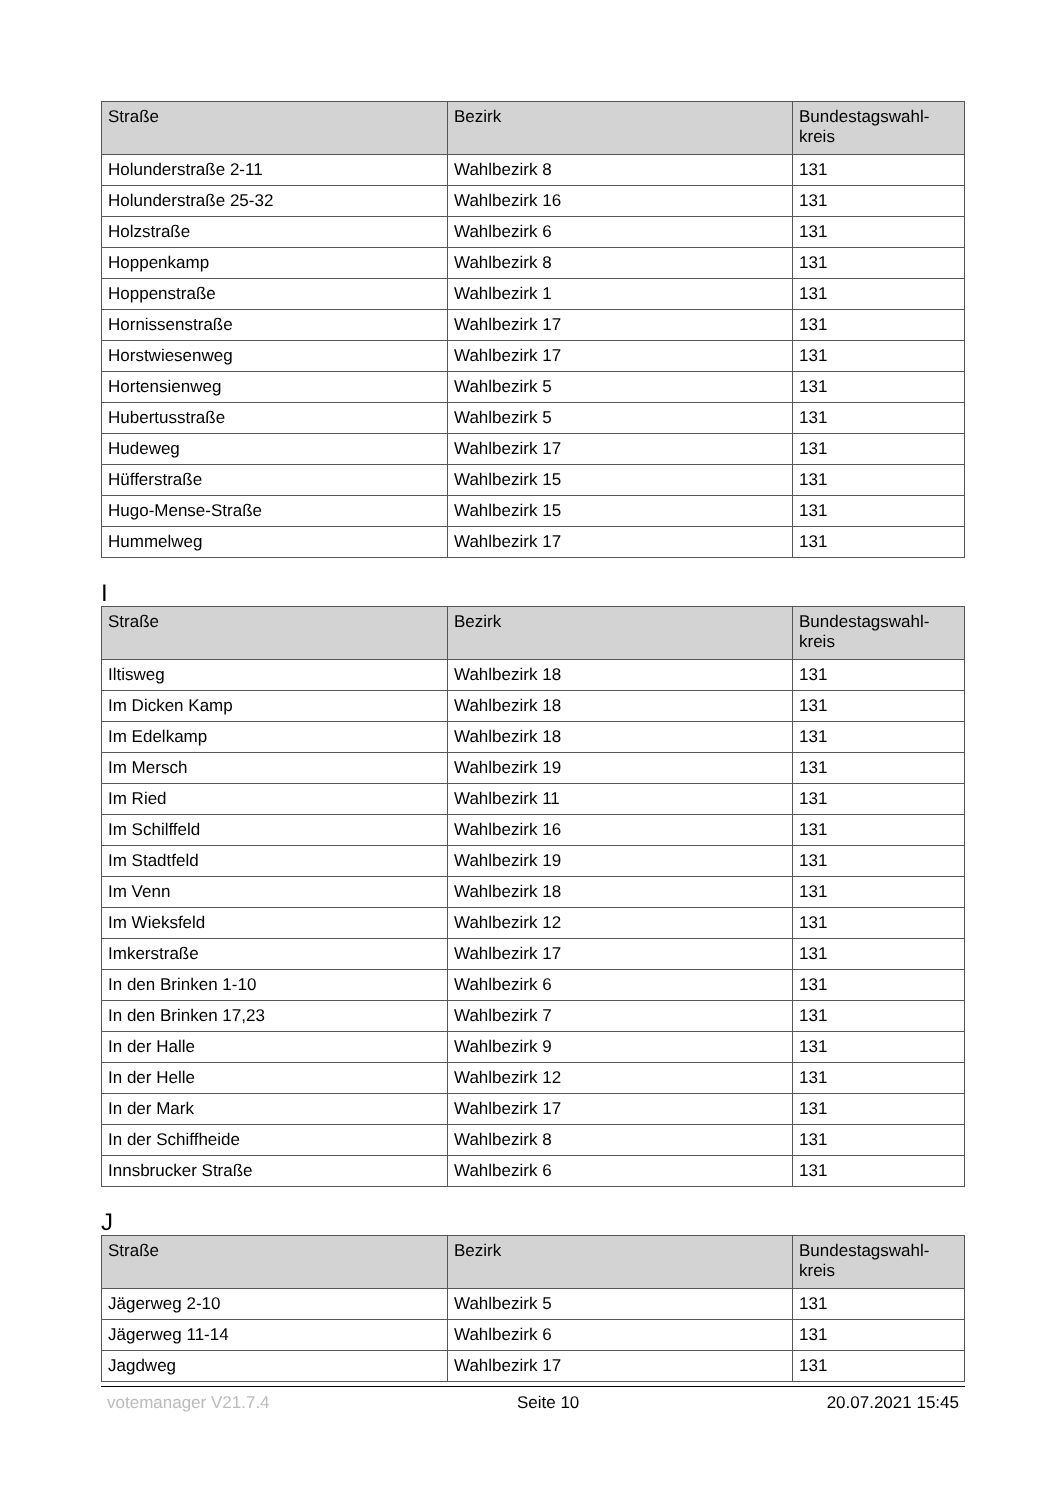| Straße | Bezirk | Bundestagswahl- kreis |
| --- | --- | --- |
| Holunderstraße 2-11 | Wahlbezirk 8 | 131 |
| Holunderstraße 25-32 | Wahlbezirk 16 | 131 |
| Holzstraße | Wahlbezirk 6 | 131 |
| Hoppenkamp | Wahlbezirk 8 | 131 |
| Hoppenstraße | Wahlbezirk 1 | 131 |
| Hornissenstraße | Wahlbezirk 17 | 131 |
| Horstwiesenweg | Wahlbezirk 17 | 131 |
| Hortensienweg | Wahlbezirk 5 | 131 |
| Hubertusstraße | Wahlbezirk 5 | 131 |
| Hudeweg | Wahlbezirk 17 | 131 |
| Hüfferstraße | Wahlbezirk 15 | 131 |
| Hugo-Mense-Straße | Wahlbezirk 15 | 131 |
| Hummelweg | Wahlbezirk 17 | 131 |
I
| Straße | Bezirk | Bundestagswahl- kreis |
| --- | --- | --- |
| Iltisweg | Wahlbezirk 18 | 131 |
| Im Dicken Kamp | Wahlbezirk 18 | 131 |
| Im Edelkamp | Wahlbezirk 18 | 131 |
| Im Mersch | Wahlbezirk 19 | 131 |
| Im Ried | Wahlbezirk 11 | 131 |
| Im Schilffeld | Wahlbezirk 16 | 131 |
| Im Stadtfeld | Wahlbezirk 19 | 131 |
| Im Venn | Wahlbezirk 18 | 131 |
| Im Wieksfeld | Wahlbezirk 12 | 131 |
| Imkerstraße | Wahlbezirk 17 | 131 |
| In den Brinken 1-10 | Wahlbezirk 6 | 131 |
| In den Brinken 17,23 | Wahlbezirk 7 | 131 |
| In der Halle | Wahlbezirk 9 | 131 |
| In der Helle | Wahlbezirk 12 | 131 |
| In der Mark | Wahlbezirk 17 | 131 |
| In der Schiffheide | Wahlbezirk 8 | 131 |
| Innsbrucker Straße | Wahlbezirk 6 | 131 |
J
| Straße | Bezirk | Bundestagswahl- kreis |
| --- | --- | --- |
| Jägerweg 2-10 | Wahlbezirk 5 | 131 |
| Jägerweg 11-14 | Wahlbezirk 6 | 131 |
| Jagdweg | Wahlbezirk 17 | 131 |
votemanager V21.7.4 Seite 10 20.07.2021 15:45